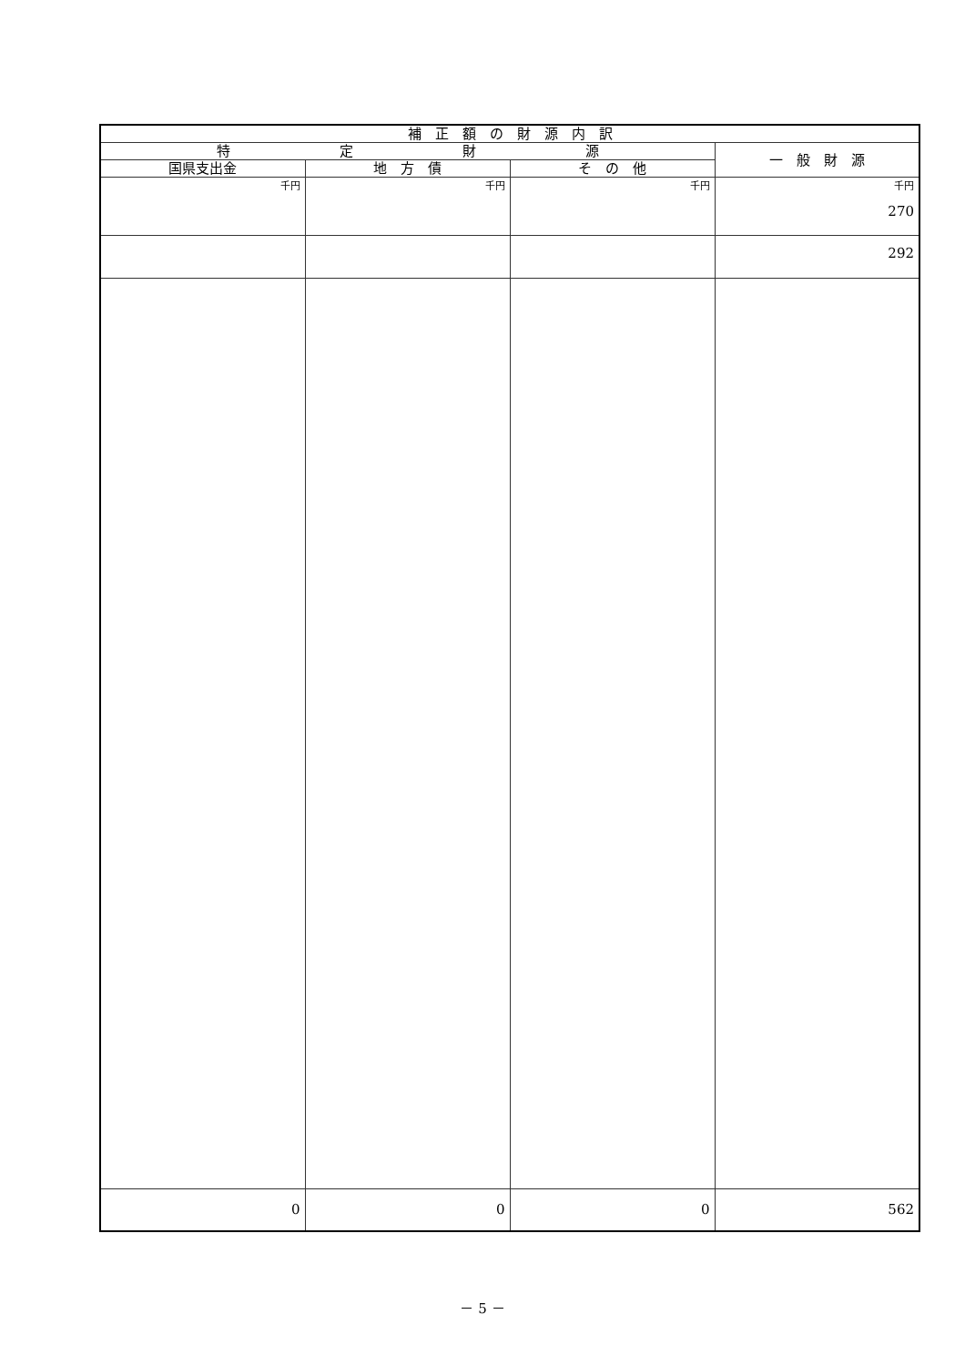| 補 正 額 の 財 源 内 訳 | | | |
| --- | --- | --- | --- |
| 特 定 財 源 | | | 一 般 財 源 |
| 国県支出金 | 地 方 債 | そ の 他 | |
| 千円 | 千円 | 千円 | 千円 270 |
| | | | 292 |
| 0 | 0 | 0 | 562 |
－ 5 －